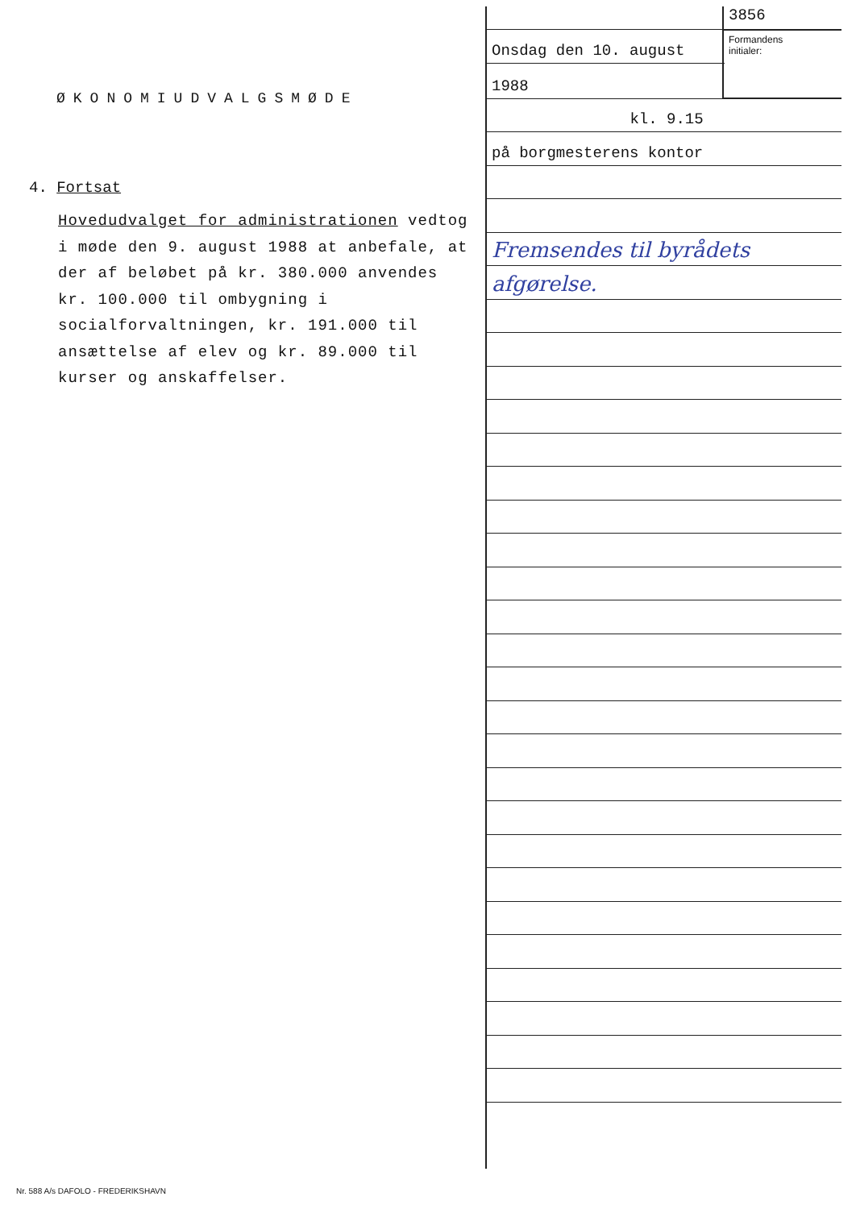ØKONOMIUDVALGSMØDE
4. Fortsat
Hovedudvalget for administrationen vedtog i møde den 9. august 1988 at anbefale, at der af beløbet på kr. 380.000 anvendes kr. 100.000 til ombygning i socialforvaltningen, kr. 191.000 til ansættelse af elev og kr. 89.000 til kurser og anskaffelser.
Onsdag den 10. august
1988
kl. 9.15
på borgmesterens kontor
Fremsendes til byrådets
afgørelse.
3856
Formandens
initialer:
Nr. 588 A/s DAFOLO - FREDERIKSHAVN